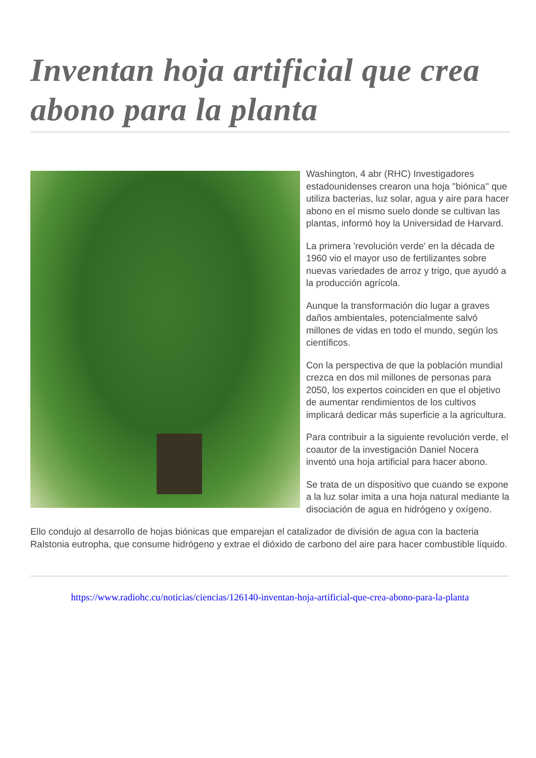Inventan hoja artificial que crea abono para la planta
Washington, 4 abr (RHC) Investigadores estadounidenses crearon una hoja ''biónica'' que utiliza bacterias, luz solar, agua y aire para hacer abono en el mismo suelo donde se cultivan las plantas, informó hoy la Universidad de Harvard.
La primera 'revolución verde' en la década de 1960 vio el mayor uso de fertilizantes sobre nuevas variedades de arroz y trigo, que ayudó a la producción agrícola.
Aunque la transformación dio lugar a graves daños ambientales, potencialmente salvó millones de vidas en todo el mundo, según los científicos.
Con la perspectiva de que la población mundial crezca en dos mil millones de personas para 2050, los expertos coinciden en que el objetivo de aumentar rendimientos de los cultivos implicará dedicar más superficie a la agricultura.
Para contribuir a la siguiente revolución verde, el coautor de la investigación Daniel Nocera inventó una hoja artificial para hacer abono.
Se trata de un dispositivo que cuando se expone a la luz solar imita a una hoja natural mediante la disociación de agua en hidrógeno y oxígeno.
Ello condujo al desarrollo de hojas biónicas que emparejan el catalizador de división de agua con la bacteria Ralstonia eutropha, que consume hidrógeno y extrae el dióxido de carbono del aire para hacer combustible líquido.
https://www.radiohc.cu/noticias/ciencias/126140-inventan-hoja-artificial-que-crea-abono-para-la-planta